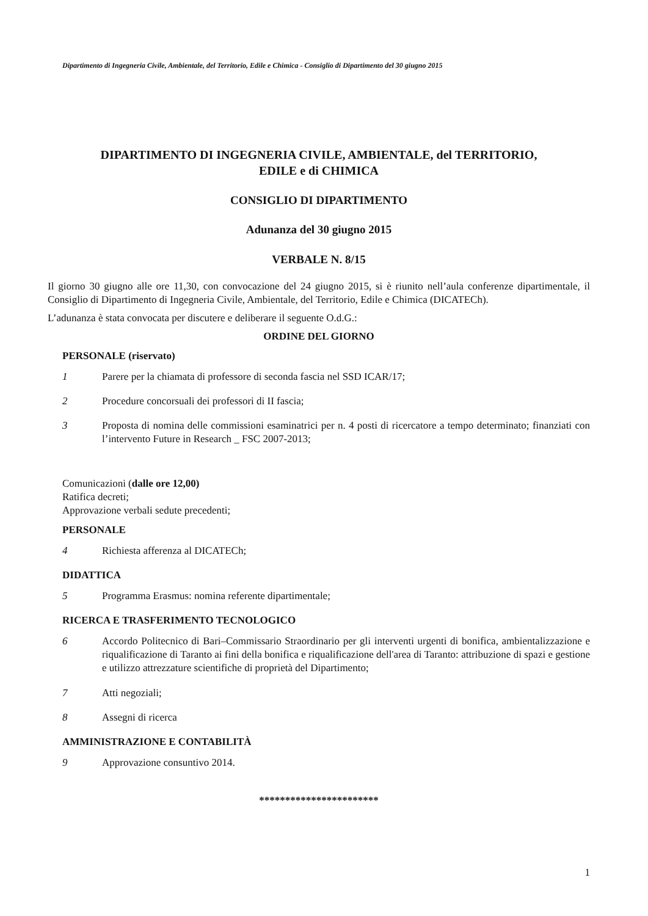Dipartimento di Ingegneria Civile, Ambientale, del Territorio, Edile e Chimica - Consiglio di Dipartimento del 30 giugno 2015
DIPARTIMENTO DI INGEGNERIA CIVILE, AMBIENTALE, del TERRITORIO,
EDILE e di CHIMICA
CONSIGLIO DI DIPARTIMENTO
Adunanza del 30 giugno 2015
VERBALE N. 8/15
Il giorno 30 giugno alle ore 11,30, con convocazione del 24 giugno 2015, si è riunito nell’aula conferenze dipartimentale, il Consiglio di Dipartimento di Ingegneria Civile, Ambientale, del Territorio, Edile e Chimica (DICATECh).
L’adunanza è stata convocata per discutere e deliberare il seguente O.d.G.:
ORDINE DEL GIORNO
PERSONALE (riservato)
1 Parere per la chiamata di professore di seconda fascia nel SSD ICAR/17;
2 Procedure concorsuali dei professori di II fascia;
3 Proposta di nomina delle commissioni esaminatrici per n. 4 posti di ricercatore a tempo determinato; finanziati con l’intervento Future in Research _ FSC 2007-2013;
Comunicazioni (dalle ore 12,00)
Ratifica decreti;
Approvazione verbali sedute precedenti;
PERSONALE
4 Richiesta afferenza al DICATECh;
DIDATTICA
5 Programma Erasmus: nomina referente dipartimentale;
RICERCA E TRASFERIMENTO TECNOLOGICO
6 Accordo Politecnico di Bari–Commissario Straordinario per gli interventi urgenti di bonifica, ambientalizzazione e riqualificazione di Taranto ai fini della bonifica e riqualificazione dell'area di Taranto: attribuzione di spazi e gestione e utilizzo attrezzature scientifiche di proprietà del Dipartimento;
7 Atti negoziali;
8 Assegni di ricerca
AMMINISTRAZIONE E CONTABILITÀ
9 Approvazione consuntivo 2014.
***********************
1